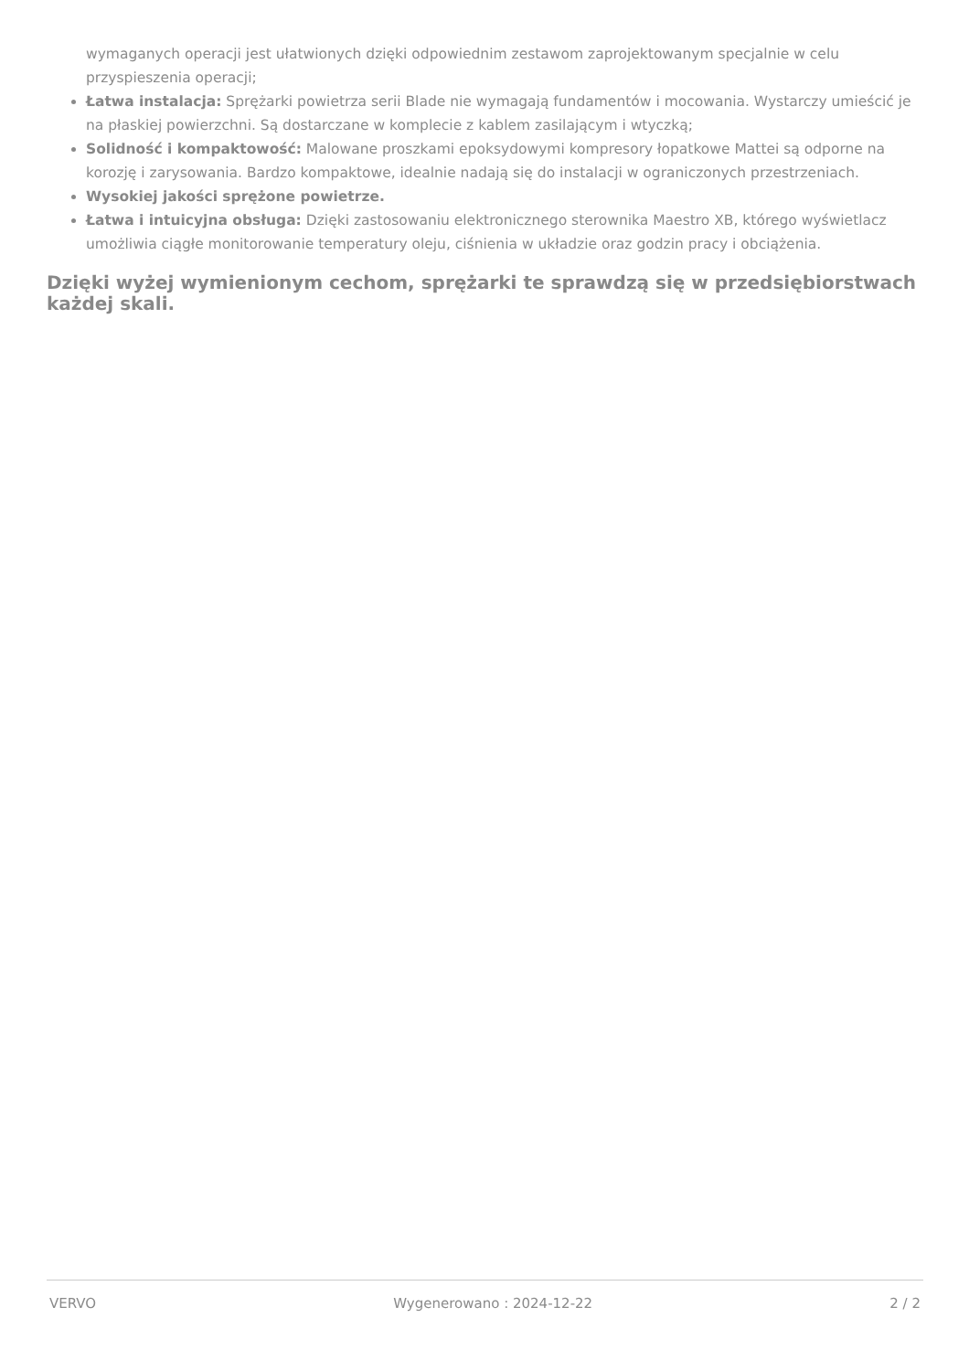wymaganych operacji jest ułatwionych dzięki odpowiednim zestawom zaprojektowanym specjalnie w celu przyspieszenia operacji;
Łatwa instalacja: Sprężarki powietrza serii Blade nie wymagają fundamentów i mocowania. Wystarczy umieścić je na płaskiej powierzchni. Są dostarczane w komplecie z kablem zasilającym i wtyczką;
Solidność i kompaktowość: Malowane proszkami epoksydowymi kompresory łopatkowe Mattei są odporne na korozję i zarysowania. Bardzo kompaktowe, idealnie nadają się do instalacji w ograniczonych przestrzeniach.
Wysokiej jakości sprężone powietrze.
Łatwa i intuicyjna obsługa: Dzięki zastosowaniu elektronicznego sterownika Maestro XB, którego wyświetlacz umożliwia ciągłe monitorowanie temperatury oleju, ciśnienia w układzie oraz godzin pracy i obciążenia.
Dzięki wyżej wymienionym cechom, sprężarki te sprawdzą się w przedsiębiorstwach każdej skali.
VERVO Wygenerowano : 2024-12-22 2 / 2